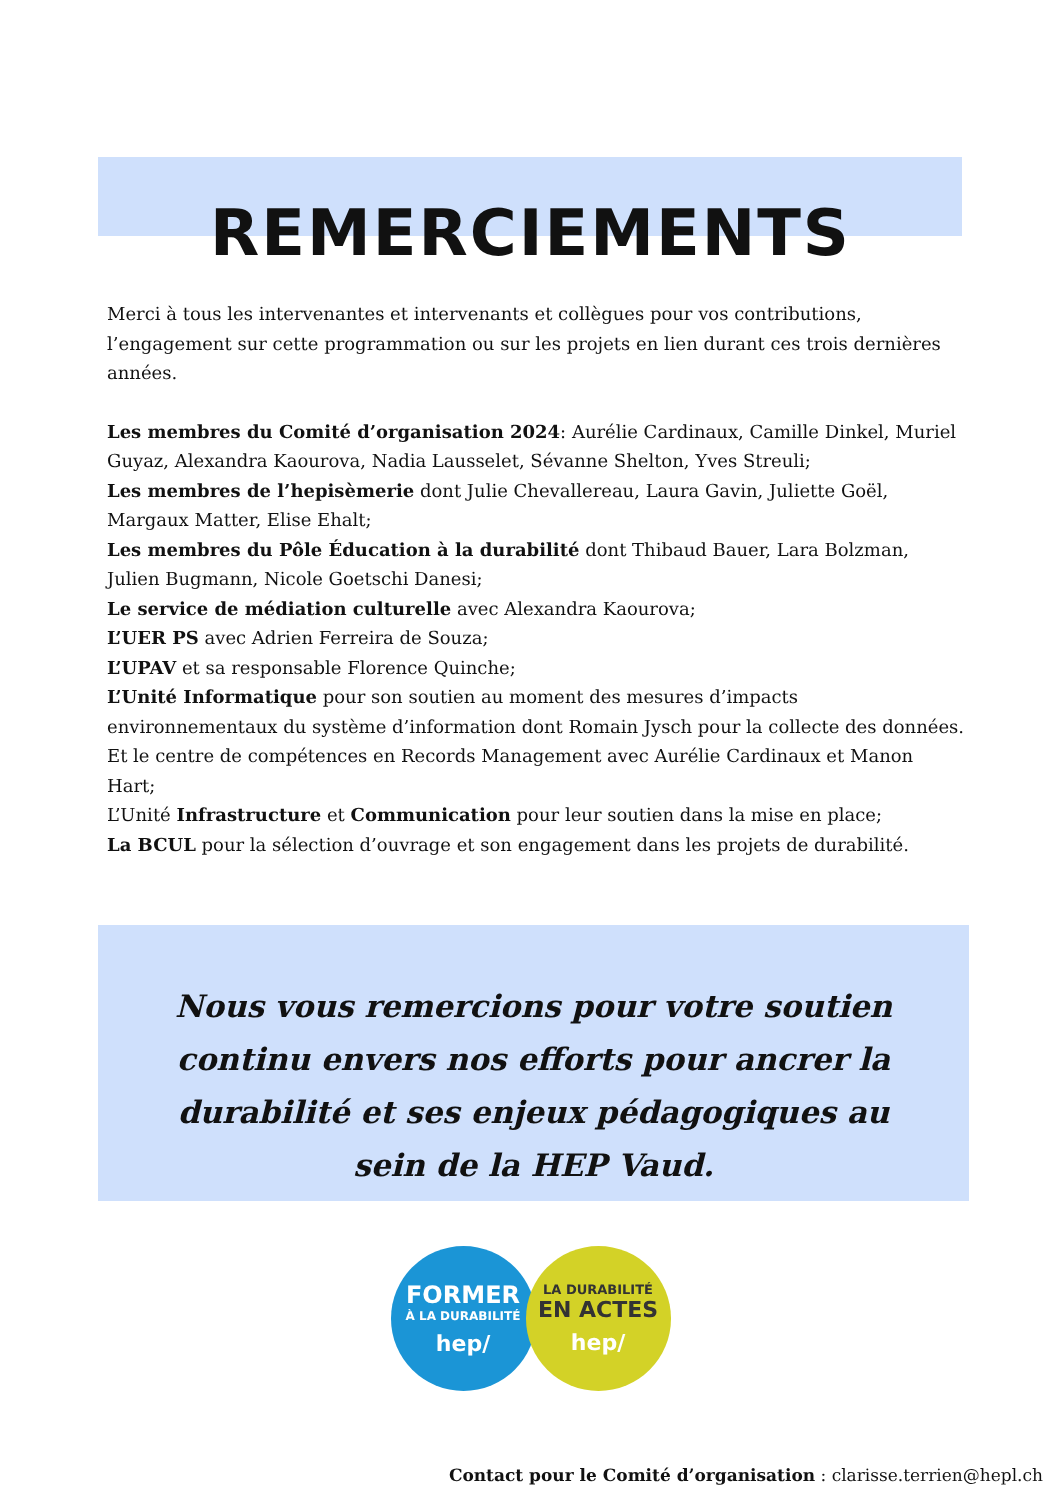REMERCIEMENTS
Merci à tous les intervenantes et intervenants et collègues pour vos contributions, l’engagement sur cette programmation ou sur les projets en lien durant ces trois dernières années.
Les membres du Comité d’organisation 2024: Aurélie Cardinaux, Camille Dinkel, Muriel Guyaz, Alexandra Kaourova, Nadia Lausselet, Sévanne Shelton, Yves Streuli;
Les membres de l’hepisèmerie dont Julie Chevallereau, Laura Gavin, Juliette Goël, Margaux Matter, Elise Ehalt;
Les membres du Pôle Éducation à la durabilité dont Thibaud Bauer, Lara Bolzman, Julien Bugmann, Nicole Goetschi Danesi;
Le service de médiation culturelle avec Alexandra Kaourova;
L’UER PS avec Adrien Ferreira de Souza;
L’UPAV et sa responsable Florence Quinche;
L’Unité Informatique pour son soutien au moment des mesures d’impacts environnementaux du système d’information dont Romain Jysch pour la collecte des données. Et le centre de compétences en Records Management avec Aurélie Cardinaux et Manon Hart;
L’Unité Infrastructure et Communication pour leur soutien dans la mise en place;
La BCUL pour la sélection d’ouvrage et son engagement dans les projets de durabilité.
Nous vous remercions pour votre soutien continu envers nos efforts pour ancrer la durabilité et ses enjeux pédagogiques au sein de la HEP Vaud.
FORMER
À LA DURABILITÉ
hep/
LA DURABILITÉ
EN ACTES
hep/
Contact pour le Comité d’organisation : clarisse.terrien@hepl.ch